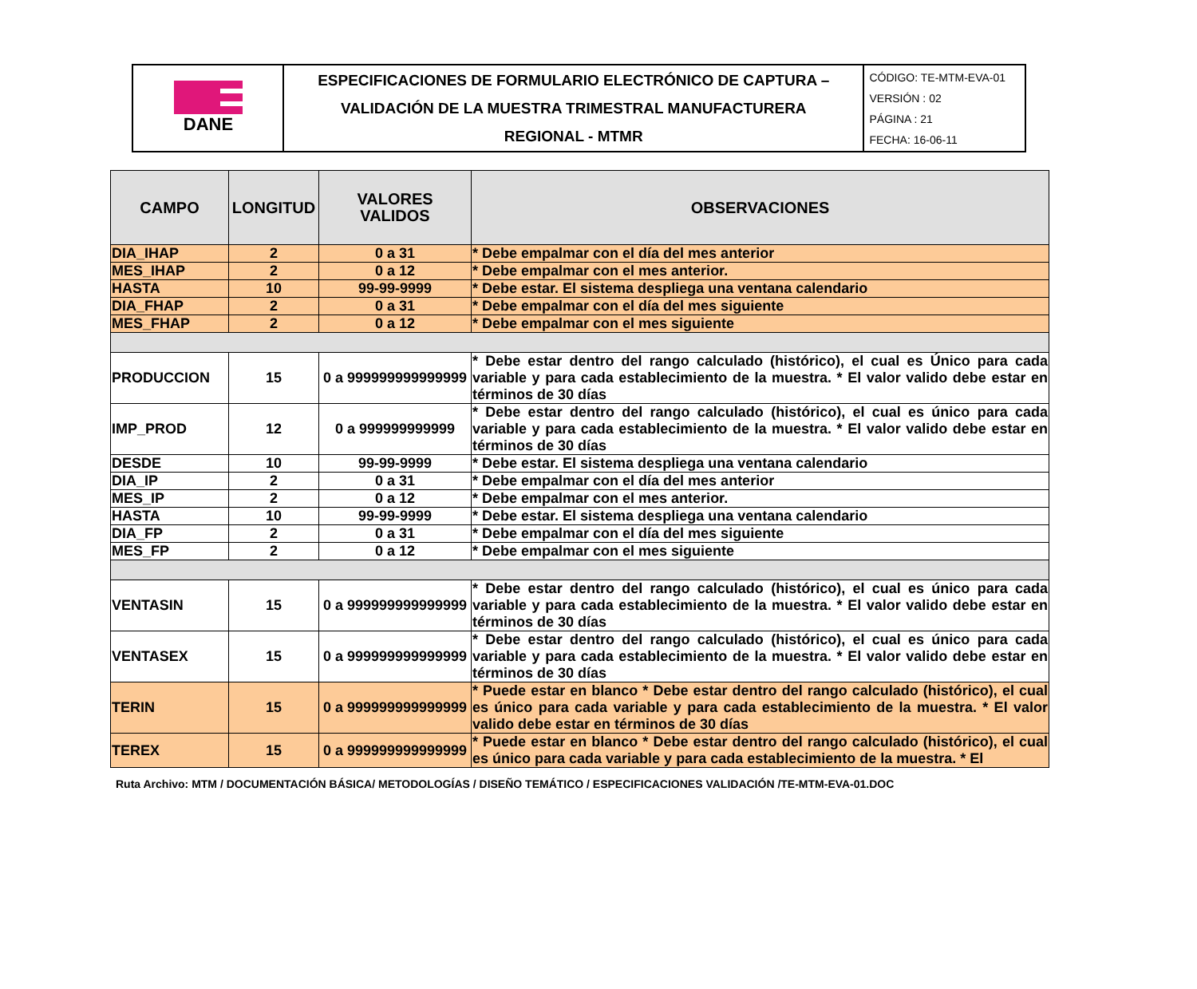| DANE | ESPECIFICACIONES DE FORMULARIO ELECTRÓNICO DE CAPTURA – VALIDACIÓN DE LA MUESTRA TRIMESTRAL MANUFACTURERA REGIONAL - MTMR | CÓDIGO: TE-MTM-EVA-01 VERSIÓN : 02 PÁGINA : 21 FECHA: 16-06-11 |
| CAMPO | LONGITUD | VALORES VALIDOS | OBSERVACIONES |
| --- | --- | --- | --- |
| DIA_IHAP | 2 | 0 a 31 | * Debe empalmar con el día del mes anterior |
| MES_IHAP | 2 | 0 a 12 | * Debe empalmar con el mes anterior. |
| HASTA | 10 | 99-99-9999 | * Debe estar. El sistema despliega una ventana calendario |
| DIA_FHAP | 2 | 0 a 31 | * Debe empalmar con el día del mes siguiente |
| MES_FHAP | 2 | 0 a 12 | * Debe empalmar con el mes siguiente |
| PRODUCCION | 15 | 0 a 999999999999999 | * Debe estar dentro del rango calculado (histórico), el cual es Único para cada variable y para cada establecimiento de la muestra. * El valor valido debe estar en términos de 30 días |
| IMP_PROD | 12 | 0 a 999999999999 | * Debe estar dentro del rango calculado (histórico), el cual es único para cada variable y para cada establecimiento de la muestra. * El valor valido debe estar en términos de 30 días |
| DESDE | 10 | 99-99-9999 | * Debe estar. El sistema despliega una ventana calendario |
| DIA_IP | 2 | 0 a 31 | * Debe empalmar con el día del mes anterior |
| MES_IP | 2 | 0 a 12 | * Debe empalmar con el mes anterior. |
| HASTA | 10 | 99-99-9999 | * Debe estar. El sistema despliega una ventana calendario |
| DIA_FP | 2 | 0 a 31 | * Debe empalmar con el día del mes siguiente |
| MES_FP | 2 | 0 a 12 | * Debe empalmar con el mes siguiente |
| VENTASIN | 15 | 0 a 999999999999999 | * Debe estar dentro del rango calculado (histórico), el cual es único para cada variable y para cada establecimiento de la muestra. * El valor valido debe estar en términos de 30 días |
| VENTASEX | 15 | 0 a 999999999999999 | * Debe estar dentro del rango calculado (histórico), el cual es único para cada variable y para cada establecimiento de la muestra. * El valor valido debe estar en términos de 30 días |
| TERIN | 15 | 0 a 999999999999999 | * Puede estar en blanco * Debe estar dentro del rango calculado (histórico), el cual es único para cada variable y para cada establecimiento de la muestra. * El valor valido debe estar en términos de 30 días |
| TEREX | 15 | 0 a 999999999999999 | * Puede estar en blanco * Debe estar dentro del rango calculado (histórico), el cual es único para cada variable y para cada establecimiento de la muestra. * El |
Ruta Archivo: MTM / DOCUMENTACIÓN BÁSICA/ METODOLOGÍAS / DISEÑO TEMÁTICO / ESPECIFICACIONES VALIDACIÓN /TE-MTM-EVA-01.DOC